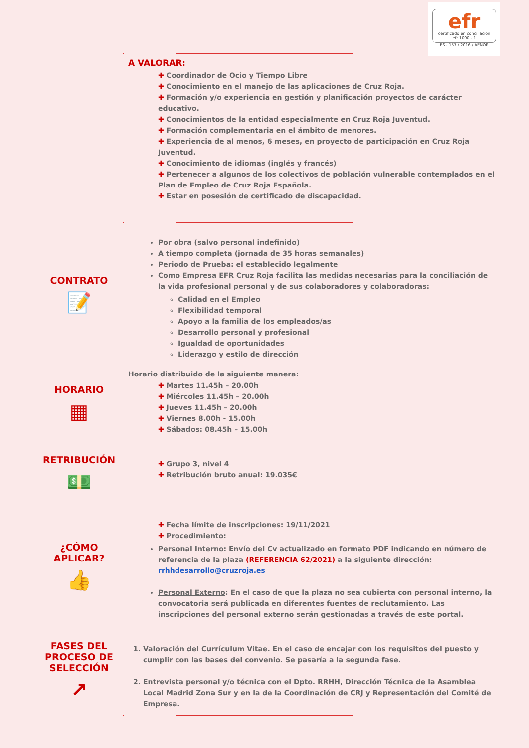efr
certificado en conciliación
efr 1000 - 1
ES - 157 / 2016 / AENOR
| | A VALORAR: ✚ Coordinador de Ocio y Tiempo Libre ✚ Conocimiento en el manejo de las aplicaciones de Cruz Roja. ✚ Formación y/o experiencia en gestión y planificación proyectos de carácter educativo. ✚ Conocimientos de la entidad especialmente en Cruz Roja Juventud. ✚ Formación complementaria en el ámbito de menores. ✚ Experiencia de al menos, 6 meses, en proyecto de participación en Cruz Roja Juventud. ✚ Conocimiento de idiomas (inglés y francés) ✚ Pertenecer a algunos de los colectivos de población vulnerable contemplados en el Plan de Empleo de Cruz Roja Española. ✚ Estar en posesión de certificado de discapacidad. |
| CONTRATO 📝 | Por obra (salvo personal indefinido) A tiempo completa (jornada de 35 horas semanales) Periodo de Prueba: el establecido legalmente Como Empresa EFR Cruz Roja facilita las medidas necesarias para la conciliación de la vida profesional personal y de sus colaboradores y colaboradoras: Calidad en el Empleo Flexibilidad temporal Apoyo a la familia de los empleados/as Desarrollo personal y profesional Igualdad de oportunidades Liderazgo y estilo de dirección |
| HORARIO ▦ | Horario distribuido de la siguiente manera: ✚ Martes 11.45h – 20.00h ✚ Miércoles 11.45h – 20.00h ✚ Jueves 11.45h – 20.00h ✚ Viernes 8.00h - 15.00h ✚ Sábados: 08.45h – 15.00h |
| RETRIBUCIÓN 💵 | ✚ Grupo 3, nivel 4 ✚ Retribución bruto anual: 19.035€ |
| ¿CÓMO APLICAR? 👍 | ✚ Fecha límite de inscripciones: 19/11/2021 ✚ Procedimiento: Personal Interno : Envío del Cv actualizado en formato PDF indicando en número de referencia de la plaza (REFERENCIA 62/2021) a la siguiente dirección: rrhhdesarrollo@cruzroja.es Personal Externo : En el caso de que la plaza no sea cubierta con personal interno, la convocatoria será publicada en diferentes fuentes de reclutamiento. Las inscripciones del personal externo serán gestionadas a través de este portal. |
| FASES DEL PROCESO DE SELECCIÓN ↗ | 1. Valoración del Currículum Vitae. En el caso de encajar con los requisitos del puesto y cumplir con las bases del convenio. Se pasaría a la segunda fase. 2. Entrevista personal y/o técnica con el Dpto. RRHH, Dirección Técnica de la Asamblea Local Madrid Zona Sur y en la de la Coordinación de CRJ y Representación del Comité de Empresa. |